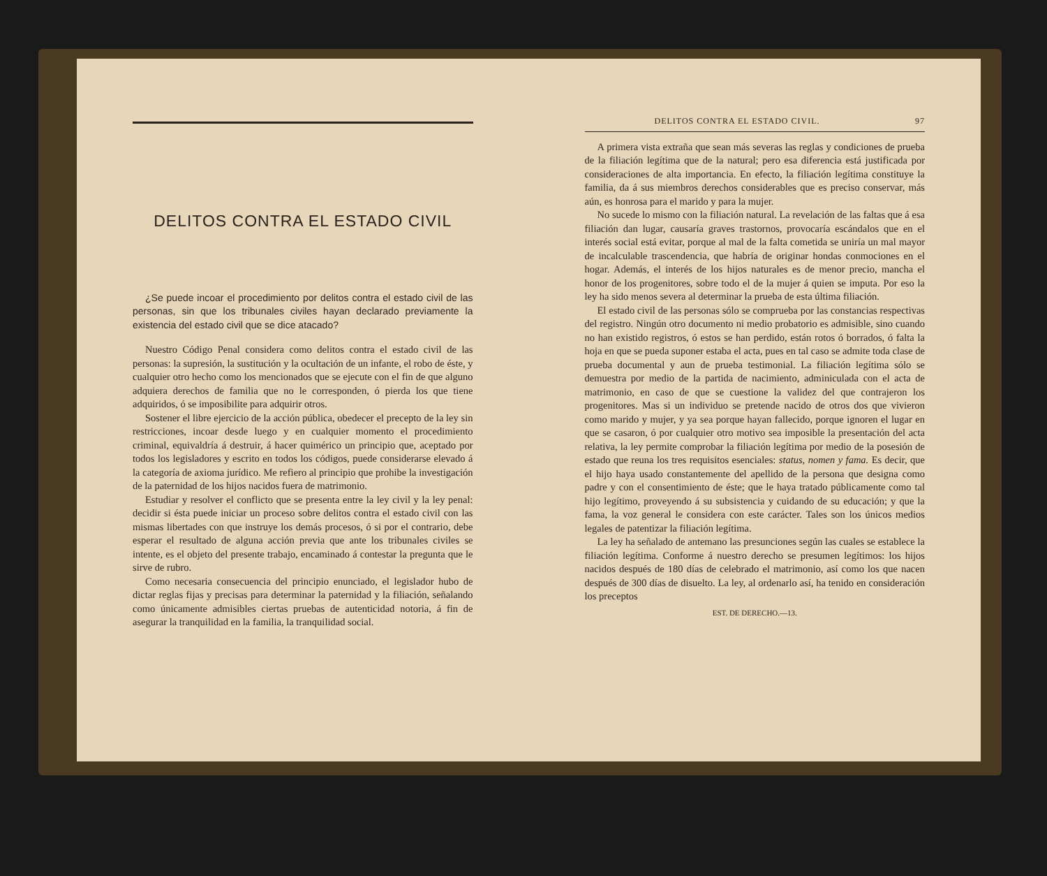DELITOS CONTRA EL ESTADO CIVIL
¿Se puede incoar el procedimiento por delitos contra el estado civil de las personas, sin que los tribunales civiles hayan declarado previamente la existencia del estado civil que se dice atacado?
Nuestro Código Penal considera como delitos contra el estado civil de las personas: la supresión, la sustitución y la ocultación de un infante, el robo de éste, y cualquier otro hecho como los mencionados que se ejecute con el fin de que alguno adquiera derechos de familia que no le corresponden, ó pierda los que tiene adquiridos, ó se imposibilite para adquirir otros.
Sostener el libre ejercicio de la acción pública, obedecer el precepto de la ley sin restricciones, incoar desde luego y en cualquier momento el procedimiento criminal, equivaldría á destruir, á hacer quimérico un principio que, aceptado por todos los legisladores y escrito en todos los códigos, puede considerarse elevado á la categoría de axioma jurídico. Me refiero al principio que prohibe la investigación de la paternidad de los hijos nacidos fuera de matrimonio.
Estudiar y resolver el conflicto que se presenta entre la ley civil y la ley penal: decidir si ésta puede iniciar un proceso sobre delitos contra el estado civil con las mismas libertades con que instruye los demás procesos, ó si por el contrario, debe esperar el resultado de alguna acción previa que ante los tribunales civiles se intente, es el objeto del presente trabajo, encaminado á contestar la pregunta que le sirve de rubro.
Como necesaria consecuencia del principio enunciado, el legislador hubo de dictar reglas fijas y precisas para determinar la paternidad y la filiación, señalando como únicamente admisibles ciertas pruebas de autenticidad notoria, á fin de asegurar la tranquilidad en la familia, la tranquilidad social.
DELITOS CONTRA EL ESTADO CIVIL. 97
A primera vista extraña que sean más severas las reglas y condiciones de prueba de la filiación legítima que de la natural; pero esa diferencia está justificada por consideraciones de alta importancia. En efecto, la filiación legítima constituye la familia, da á sus miembros derechos considerables que es preciso conservar, más aún, es honrosa para el marido y para la mujer.
No sucede lo mismo con la filiación natural. La revelación de las faltas que á esa filiación dan lugar, causaría graves trastornos, provocaría escándalos que en el interés social está evitar, porque al mal de la falta cometida se uniría un mal mayor de incalculable trascendencia, que habría de originar hondas conmociones en el hogar. Además, el interés de los hijos naturales es de menor precio, mancha el honor de los progenitores, sobre todo el de la mujer á quien se imputa. Por eso la ley ha sido menos severa al determinar la prueba de esta última filiación.
El estado civil de las personas sólo se comprueba por las constancias respectivas del registro. Ningún otro documento ni medio probatorio es admisible, sino cuando no han existido registros, ó estos se han perdido, están rotos ó borrados, ó falta la hoja en que se pueda suponer estaba el acta, pues en tal caso se admite toda clase de prueba documental y aun de prueba testimonial. La filiación legítima sólo se demuestra por medio de la partida de nacimiento, adminiculada con el acta de matrimonio, en caso de que se cuestione la validez del que contrajeron los progenitores. Mas si un individuo se pretende nacido de otros dos que vivieron como marido y mujer, y ya sea porque hayan fallecido, porque ignoren el lugar en que se casaron, ó por cualquier otro motivo sea imposible la presentación del acta relativa, la ley permite comprobar la filiación legítima por medio de la posesión de estado que reuna los tres requisitos esenciales: status, nomen y fama. Es decir, que el hijo haya usado constantemente del apellido de la persona que designa como padre y con el consentimiento de éste; que le haya tratado públicamente como tal hijo legítimo, proveyendo á su subsistencia y cuidando de su educación; y que la fama, la voz general le considera con este carácter. Tales son los únicos medios legales de patentizar la filiación legítima.
La ley ha señalado de antemano las presunciones según las cuales se establece la filiación legítima. Conforme á nuestro derecho se presumen legítimos: los hijos nacidos después de 180 días de celebrado el matrimonio, así como los que nacen después de 300 días de disuelto. La ley, al ordenarlo así, ha tenido en consideración los preceptos
EST. DE DERECHO.—13.